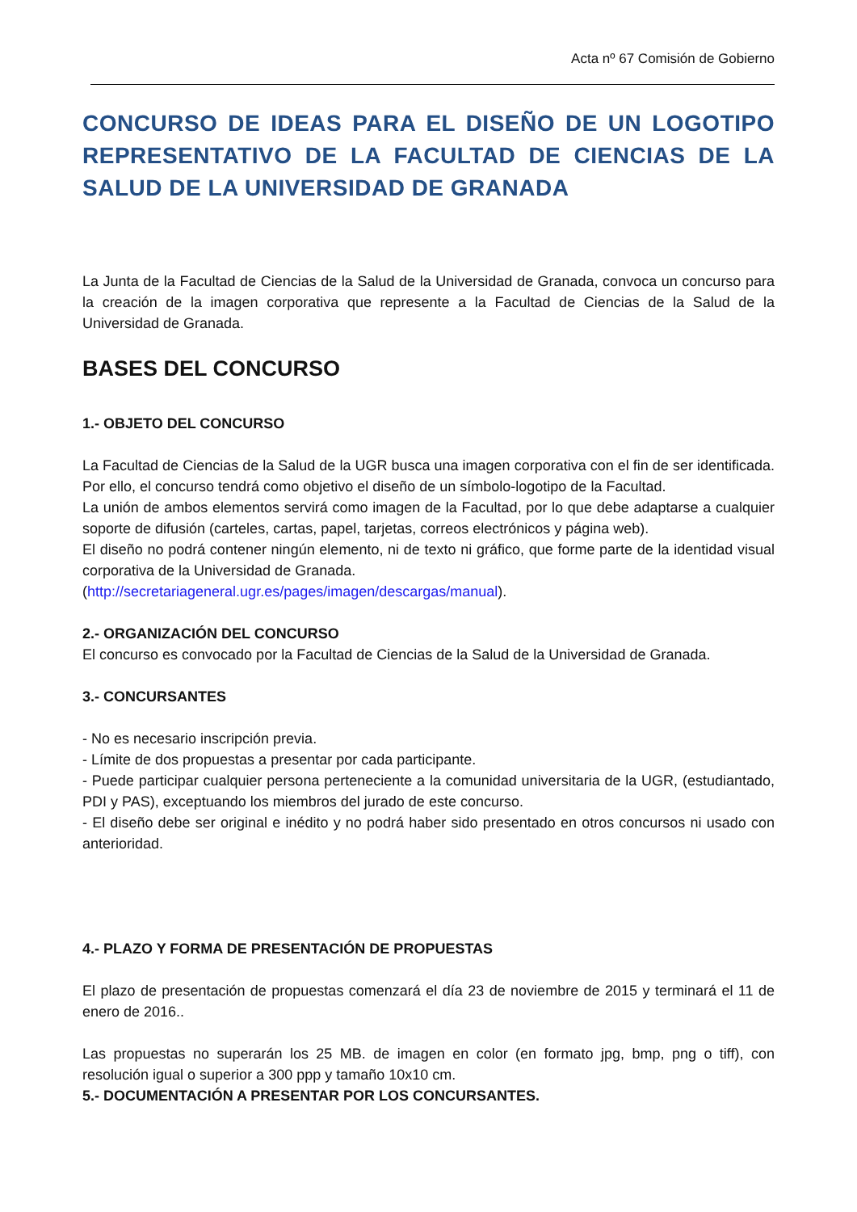Acta nº 67 Comisión de Gobierno
CONCURSO DE IDEAS PARA EL DISEÑO DE UN LOGOTIPO REPRESENTATIVO DE LA FACULTAD DE CIENCIAS DE LA SALUD DE LA UNIVERSIDAD DE GRANADA
La Junta de la Facultad de Ciencias de la Salud de la Universidad de Granada, convoca un concurso para la creación de la imagen corporativa que represente a la Facultad de Ciencias de la Salud de la Universidad de Granada.
BASES DEL CONCURSO
1.- OBJETO DEL CONCURSO
La Facultad de Ciencias de la Salud de la UGR busca una imagen corporativa con el fin de ser identificada. Por ello, el concurso tendrá como objetivo el diseño de un símbolo-logotipo de la Facultad.
La unión de ambos elementos servirá como imagen de la Facultad, por lo que debe adaptarse a cualquier soporte de difusión (carteles, cartas, papel, tarjetas, correos electrónicos y página web).
El diseño no podrá contener ningún elemento, ni de texto ni gráfico, que forme parte de la identidad visual corporativa de la Universidad de Granada.
(http://secretariageneral.ugr.es/pages/imagen/descargas/manual).
2.- ORGANIZACIÓN DEL CONCURSO
El concurso es convocado por la Facultad de Ciencias de la Salud de la Universidad de Granada.
3.- CONCURSANTES
- No es necesario inscripción previa.
- Límite de dos propuestas a presentar por cada participante.
- Puede participar cualquier persona perteneciente a la comunidad universitaria de la UGR, (estudiantado, PDI y PAS), exceptuando los miembros del jurado de este concurso.
- El diseño debe ser original e inédito y no podrá haber sido presentado en otros concursos ni usado con anterioridad.
4.- PLAZO Y FORMA DE PRESENTACIÓN DE PROPUESTAS
El plazo de presentación de propuestas comenzará el día 23 de noviembre de 2015 y terminará el 11 de enero de 2016..
Las propuestas no superarán los 25 MB. de imagen en color (en formato jpg, bmp, png o tiff), con resolución igual o superior a 300 ppp y tamaño 10x10 cm.
5.- DOCUMENTACIÓN A PRESENTAR POR LOS CONCURSANTES.